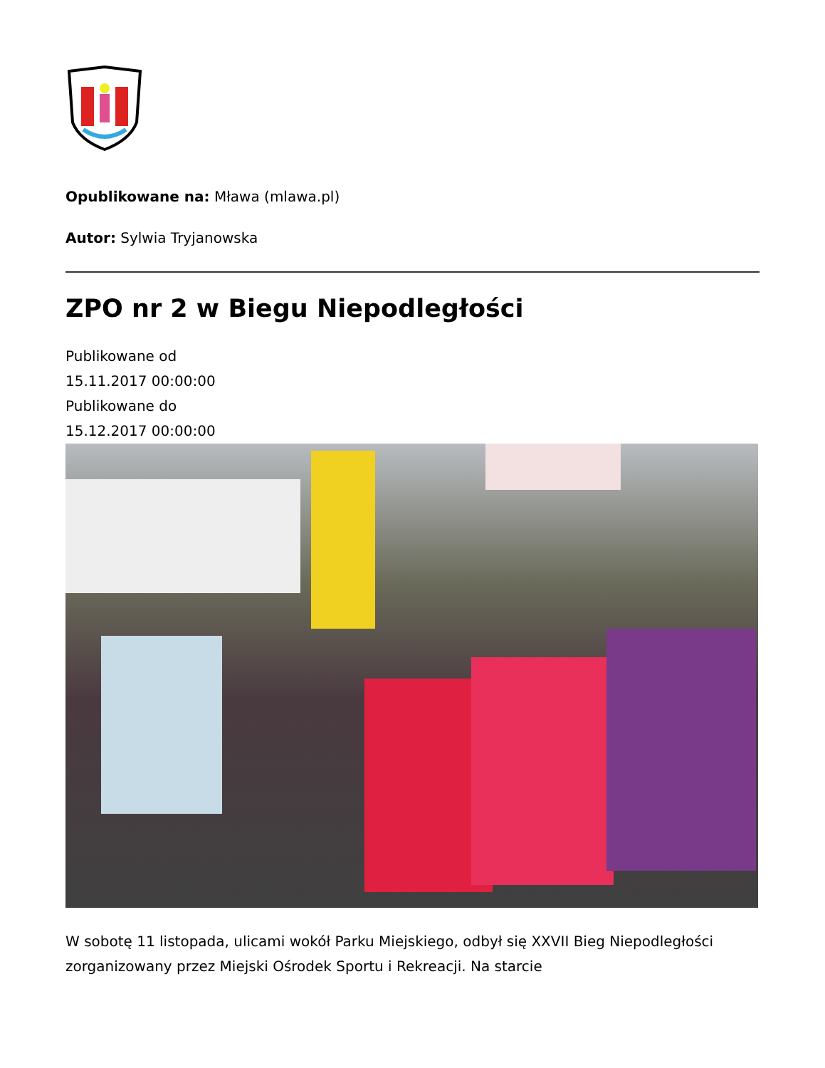Opublikowane na: Mława (mlawa.pl)
Autor: Sylwia Tryjanowska
ZPO nr 2 w Biegu Niepodległości
Publikowane od
15.11.2017 00:00:00
Publikowane do
15.12.2017 00:00:00
W sobotę 11 listopada, ulicami wokół Parku Miejskiego, odbył się XXVII Bieg Niepodległości zorganizowany przez Miejski Ośrodek Sportu i Rekreacji. Na starcie